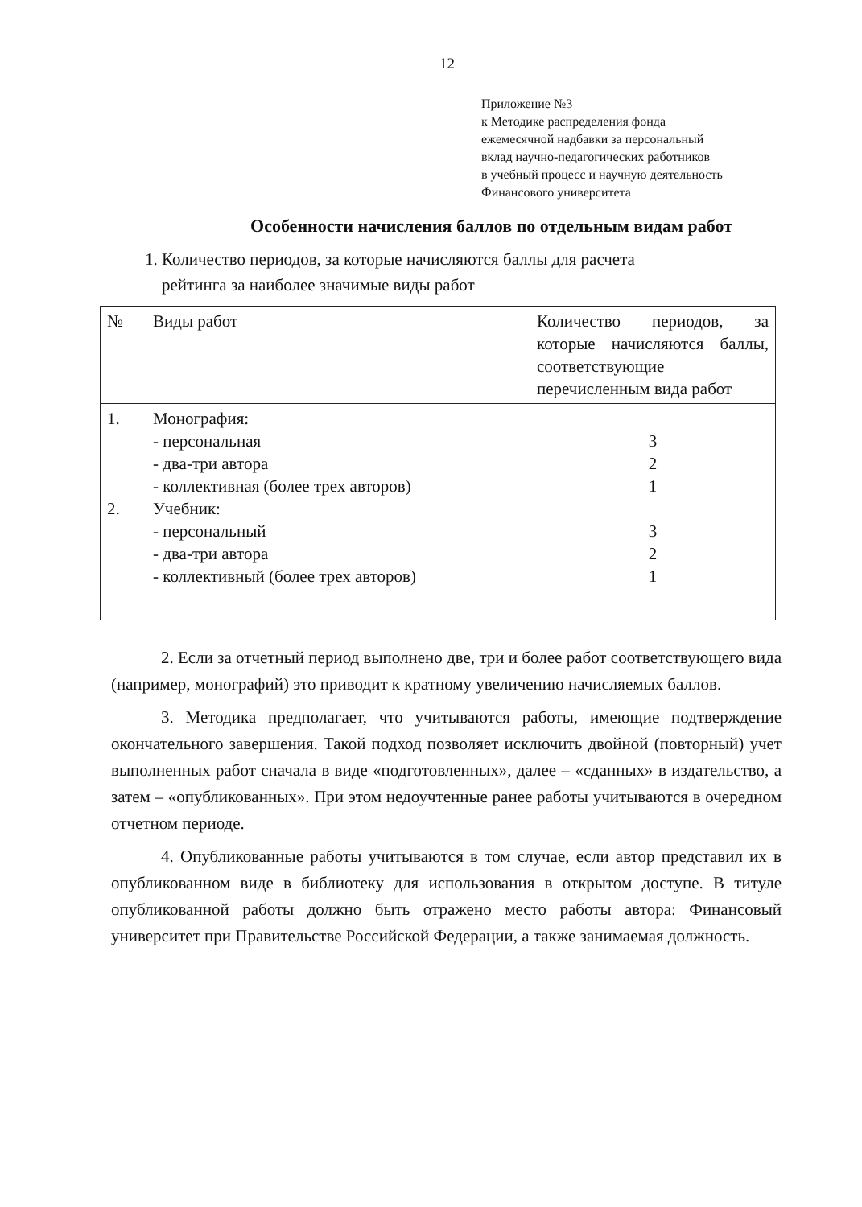12
Приложение №3
к Методике распределения фонда
ежемесячной надбавки за персональный
вклад научно-педагогических работников
в учебный процесс и научную деятельность
Финансового университета
Особенности начисления баллов по отдельным видам работ
1. Количество периодов, за которые начисляются баллы для расчета
рейтинга за наиболее значимые виды работ
| № | Виды работ | Количество периодов, за которые начисляются баллы, соответствующие перечисленным вида работ |
| 1. 2. | Монография: - персональная - два-три автора - коллективная (более трех авторов) Учебник: - персональный - два-три автора - коллективный (более трех авторов) | 3 2 1 3 2 1 |
2. Если за отчетный период выполнено две, три и более работ соответствующего вида (например, монографий) это приводит к кратному увеличению начисляемых баллов.
3. Методика предполагает, что учитываются работы, имеющие подтверждение окончательного завершения. Такой подход позволяет исключить двойной (повторный) учет выполненных работ сначала в виде «подготовленных», далее – «сданных» в издательство, а затем – «опубликованных». При этом недоучтенные ранее работы учитываются в очередном отчетном периоде.
4. Опубликованные работы учитываются в том случае, если автор представил их в опубликованном виде в библиотеку для использования в открытом доступе. В титуле опубликованной работы должно быть отражено место работы автора: Финансовый университет при Правительстве Российской Федерации, а также занимаемая должность.